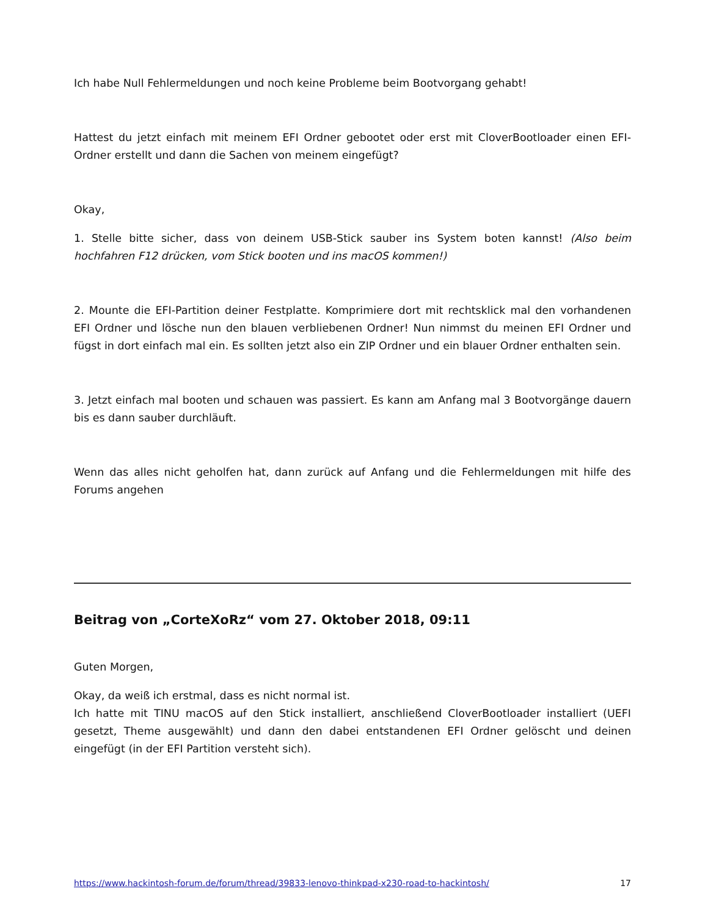Ich habe Null Fehlermeldungen und noch keine Probleme beim Bootvorgang gehabt!
Hattest du jetzt einfach mit meinem EFI Ordner gebootet oder erst mit CloverBootloader einen EFI-Ordner erstellt und dann die Sachen von meinem eingefügt?
Okay,
1. Stelle bitte sicher, dass von deinem USB-Stick sauber ins System boten kannst! (Also beim hochfahren F12 drücken, vom Stick booten und ins macOS kommen!)
2. Mounte die EFI-Partition deiner Festplatte. Komprimiere dort mit rechtsklick mal den vorhandenen EFI Ordner und lösche nun den blauen verbliebenen Ordner! Nun nimmst du meinen EFI Ordner und fügst in dort einfach mal ein. Es sollten jetzt also ein ZIP Ordner und ein blauer Ordner enthalten sein.
3. Jetzt einfach mal booten und schauen was passiert. Es kann am Anfang mal 3 Bootvorgänge dauern bis es dann sauber durchläuft.
Wenn das alles nicht geholfen hat, dann zurück auf Anfang und die Fehlermeldungen mit hilfe des Forums angehen
Beitrag von „CorteXoRz“ vom 27. Oktober 2018, 09:11
Guten Morgen,
Okay, da weiß ich erstmal, dass es nicht normal ist.
Ich hatte mit TINU macOS auf den Stick installiert, anschließend CloverBootloader installiert (UEFI gesetzt, Theme ausgewählt) und dann den dabei entstandenen EFI Ordner gelöscht und deinen eingefügt (in der EFI Partition versteht sich).
https://www.hackintosh-forum.de/forum/thread/39833-lenovo-thinkpad-x230-road-to-hackintosh/ 17